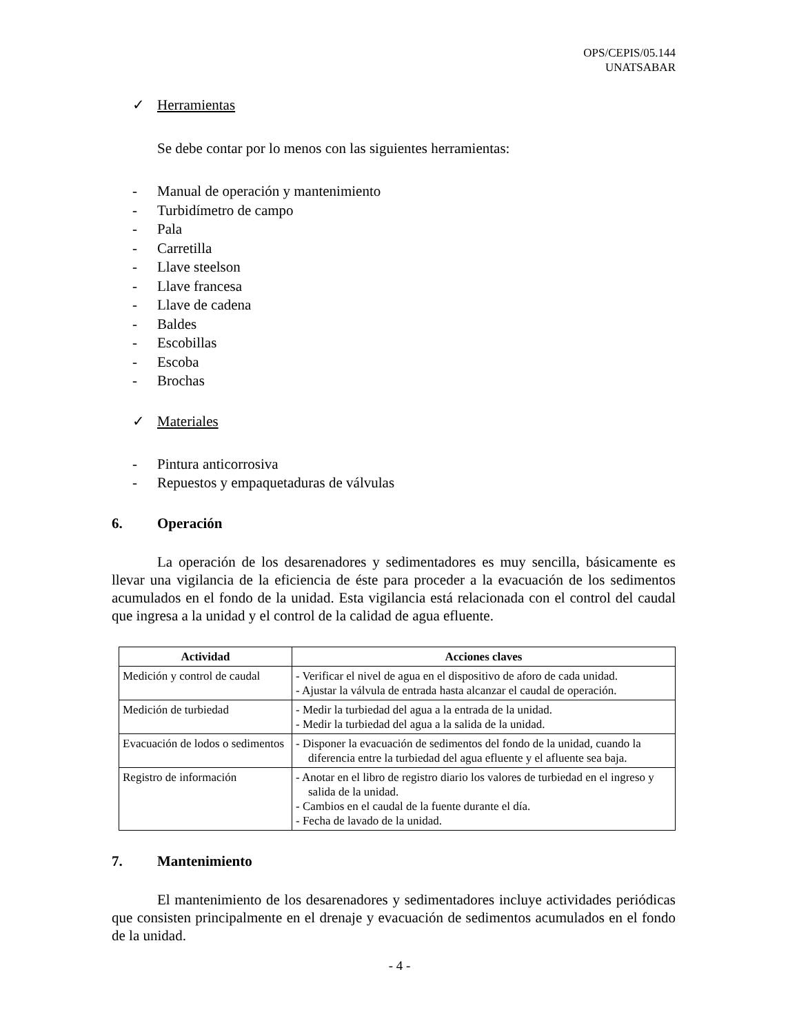OPS/CEPIS/05.144
UNATSABAR
✓ Herramientas
Se debe contar por lo menos con las siguientes herramientas:
- Manual de operación y mantenimiento
- Turbidímetro de campo
- Pala
- Carretilla
- Llave steelson
- Llave francesa
- Llave de cadena
- Baldes
- Escobillas
- Escoba
- Brochas
✓ Materiales
- Pintura anticorrosiva
- Repuestos y empaquetaduras de válvulas
6. Operación
La operación de los desarenadores y sedimentadores es muy sencilla, básicamente es llevar una vigilancia de la eficiencia de éste para proceder a la evacuación de los sedimentos acumulados en el fondo de la unidad. Esta vigilancia está relacionada con el control del caudal que ingresa a la unidad y el control de la calidad de agua efluente.
| Actividad | Acciones claves |
| --- | --- |
| Medición y control de caudal | - Verificar el nivel de agua en el dispositivo de aforo de cada unidad. - Ajustar la válvula de entrada hasta alcanzar el caudal de operación. |
| Medición de turbiedad | - Medir la turbiedad del agua a la entrada de la unidad. - Medir la turbiedad del agua a la salida de la unidad. |
| Evacuación de lodos o sedimentos | - Disponer la evacuación de sedimentos del fondo de la unidad, cuando la diferencia entre la turbiedad del agua efluente y el afluente sea baja. |
| Registro de información | - Anotar en el libro de registro diario los valores de turbiedad en el ingreso y salida de la unidad. - Cambios en el caudal de la fuente durante el día. - Fecha de lavado de la unidad. |
7. Mantenimiento
El mantenimiento de los desarenadores y sedimentadores incluye actividades periódicas que consisten principalmente en el drenaje y evacuación de sedimentos acumulados en el fondo de la unidad.
- 4 -